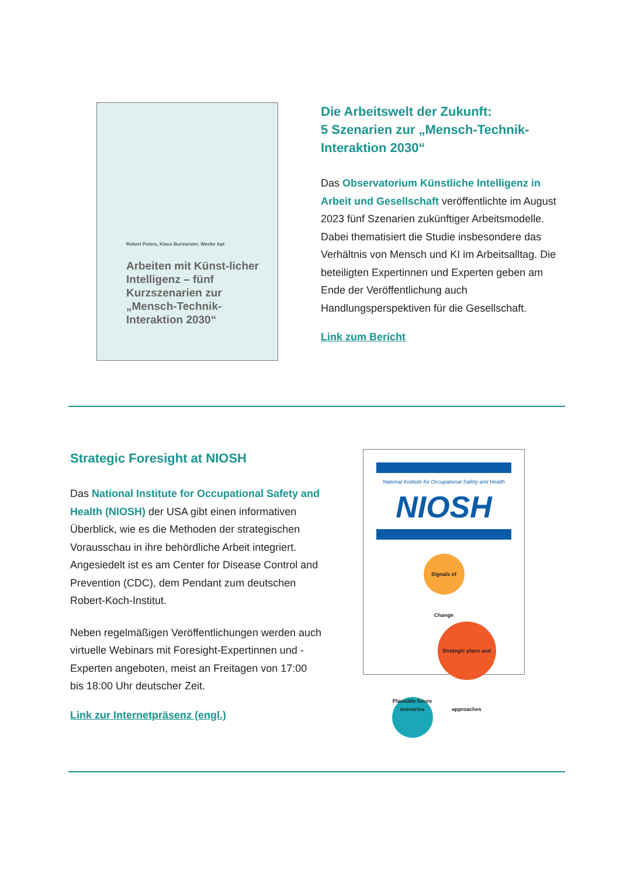Robert Peters, Klaus Burmeister, Wenke Apt
Arbeiten mit Künst-licher Intelligenz – fünf Kurzszenarien zur „Mensch-Technik-Interaktion 2030“
Die Arbeitswelt der Zukunft:
5 Szenarien zur „Mensch-Technik-Interaktion 2030“
Das Observatorium Künstliche Intelligenz in Arbeit und Gesellschaft veröffentlichte im August 2023 fünf Szenarien zukünftiger Arbeitsmodelle. Dabei thematisiert die Studie insbesondere das Verhältnis von Mensch und KI im Arbeitsalltag. Die beteiligten Expertinnen und Experten geben am Ende der Veröffentlichung auch Handlungsperspektiven für die Gesellschaft.
Link zum Bericht
Strategic Foresight at NIOSH
Das National Institute for Occupational Safety and Health (NIOSH) der USA gibt einen informativen Überblick, wie es die Methoden der strategischen Vorausschau in ihre behördliche Arbeit integriert. Angesiedelt ist es am Center for Disease Control and Prevention (CDC), dem Pendant zum deutschen Robert-Koch-Institut.
Neben regelmäßigen Veröffentlichungen werden auch virtuelle Webinars mit Foresight-Expertinnen und -Experten angeboten, meist an Freitagen von 17:00 bis 18:00 Uhr deutscher Zeit.
Link zur Internetpräsenz (engl.)
National Institute for Occupational Safety and Health
NIOSH
Signals of Change
Plausible future scenarios Strategic plans and approaches